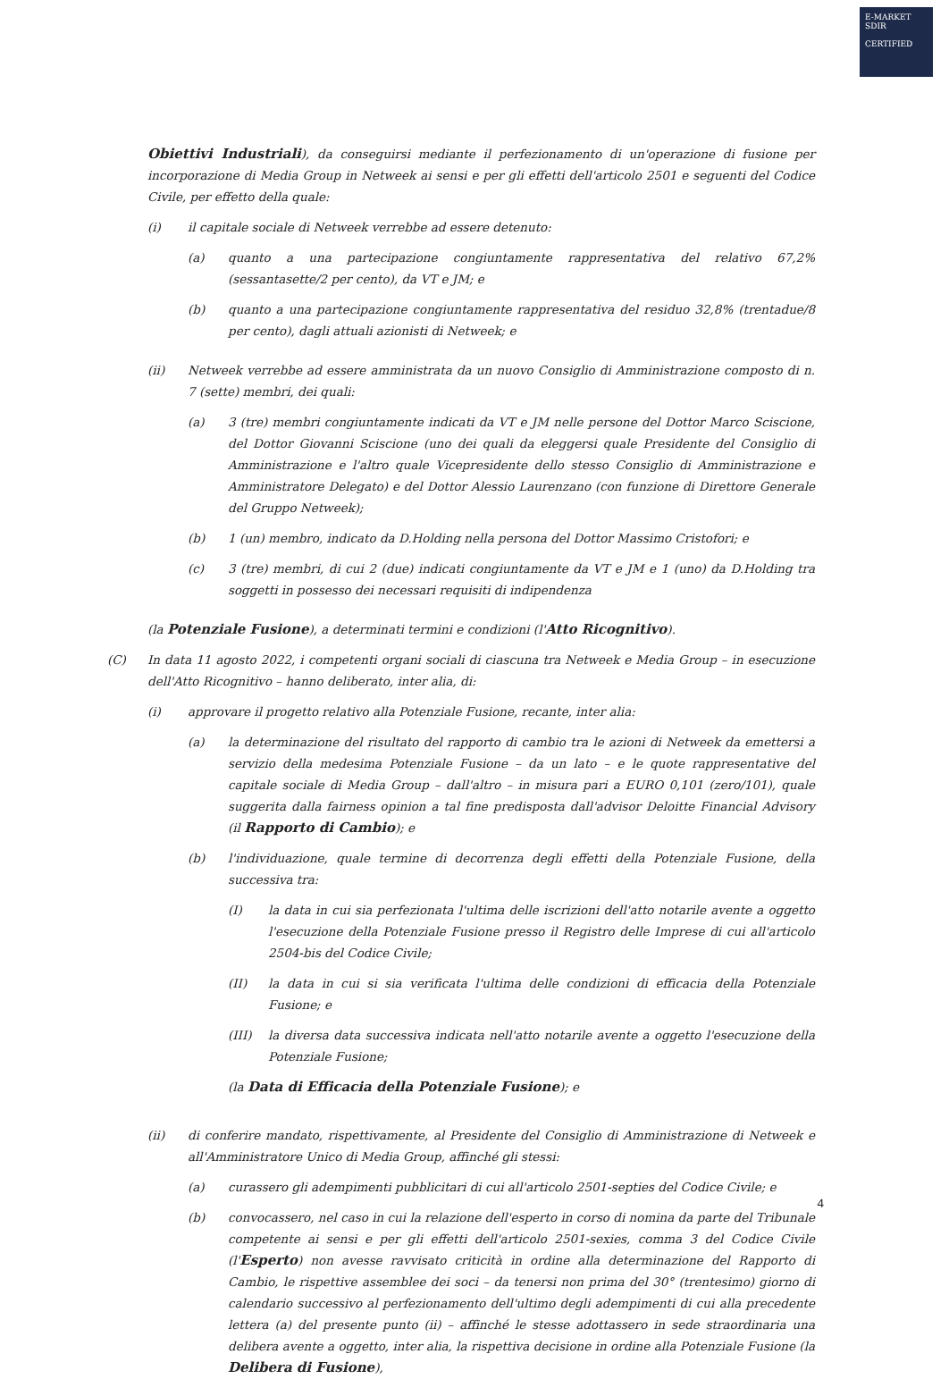E-MARKET
SDIR
CERTIFIED
Obiettivi Industriali), da conseguirsi mediante il perfezionamento di un'operazione di fusione per incorporazione di Media Group in Netweek ai sensi e per gli effetti dell'articolo 2501 e seguenti del Codice Civile, per effetto della quale:
(i) il capitale sociale di Netweek verrebbe ad essere detenuto:
(a) quanto a una partecipazione congiuntamente rappresentativa del relativo 67,2% (sessantasette/2 per cento), da VT e JM; e
(b) quanto a una partecipazione congiuntamente rappresentativa del residuo 32,8% (trentadue/8 per cento), dagli attuali azionisti di Netweek; e
(ii) Netweek verrebbe ad essere amministrata da un nuovo Consiglio di Amministrazione composto di n. 7 (sette) membri, dei quali:
(a) 3 (tre) membri congiuntamente indicati da VT e JM nelle persone del Dottor Marco Sciscione, del Dottor Giovanni Sciscione (uno dei quali da eleggersi quale Presidente del Consiglio di Amministrazione e l'altro quale Vicepresidente dello stesso Consiglio di Amministrazione e Amministratore Delegato) e del Dottor Alessio Laurenzano (con funzione di Direttore Generale del Gruppo Netweek);
(b) 1 (un) membro, indicato da D.Holding nella persona del Dottor Massimo Cristofori; e
(c) 3 (tre) membri, di cui 2 (due) indicati congiuntamente da VT e JM e 1 (uno) da D.Holding tra soggetti in possesso dei necessari requisiti di indipendenza
(la Potenziale Fusione), a determinati termini e condizioni (l'Atto Ricognitivo).
(C) In data 11 agosto 2022, i competenti organi sociali di ciascuna tra Netweek e Media Group – in esecuzione dell'Atto Ricognitivo – hanno deliberato, inter alia, di:
(i) approvare il progetto relativo alla Potenziale Fusione, recante, inter alia:
(a) la determinazione del risultato del rapporto di cambio tra le azioni di Netweek da emettersi a servizio della medesima Potenziale Fusione – da un lato – e le quote rappresentative del capitale sociale di Media Group – dall'altro – in misura pari a EURO 0,101 (zero/101), quale suggerita dalla fairness opinion a tal fine predisposta dall'advisor Deloitte Financial Advisory (il Rapporto di Cambio); e
(b) l'individuazione, quale termine di decorrenza degli effetti della Potenziale Fusione, della successiva tra:
(I) la data in cui sia perfezionata l'ultima delle iscrizioni dell'atto notarile avente a oggetto l'esecuzione della Potenziale Fusione presso il Registro delle Imprese di cui all'articolo 2504-bis del Codice Civile;
(II) la data in cui si sia verificata l'ultima delle condizioni di efficacia della Potenziale Fusione; e
(III) la diversa data successiva indicata nell'atto notarile avente a oggetto l'esecuzione della Potenziale Fusione;
(la Data di Efficacia della Potenziale Fusione); e
(ii) di conferire mandato, rispettivamente, al Presidente del Consiglio di Amministrazione di Netweek e all'Amministratore Unico di Media Group, affinché gli stessi:
(a) curassero gli adempimenti pubblicitari di cui all'articolo 2501-septies del Codice Civile; e
(b) convocassero, nel caso in cui la relazione dell'esperto in corso di nomina da parte del Tribunale competente ai sensi e per gli effetti dell'articolo 2501-sexies, comma 3 del Codice Civile (l'Esperto) non avesse ravvisato criticità in ordine alla determinazione del Rapporto di Cambio, le rispettive assemblee dei soci – da tenersi non prima del 30° (trentesimo) giorno di calendario successivo al perfezionamento dell'ultimo degli adempimenti di cui alla precedente lettera (a) del presente punto (ii) – affinché le stesse adottassero in sede straordinaria una delibera avente a oggetto, inter alia, la rispettiva decisione in ordine alla Potenziale Fusione (la Delibera di Fusione),
4